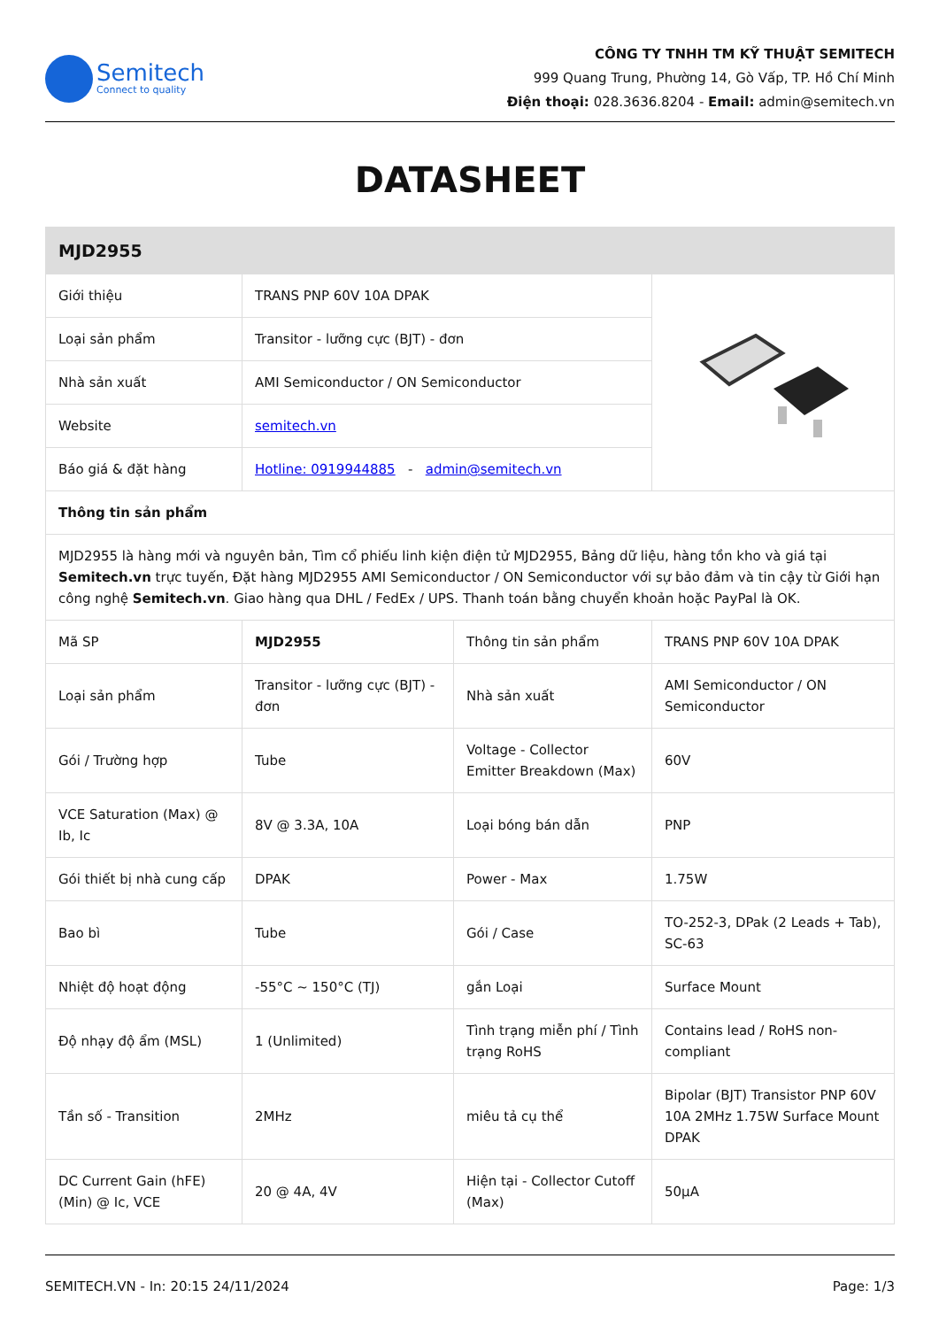Semitech
Connect to quality
CÔNG TY TNHH TM KỸ THUẬT SEMITECH
999 Quang Trung, Phường 14, Gò Vấp, TP. Hồ Chí Minh
Điện thoại: 028.3636.8204 - Email: admin@semitech.vn
DATASHEET
| MJD2955 | | | |
| Giới thiệu | TRANS PNP 60V 10A DPAK | | |
| Loại sản phẩm | Transitor - lưỡng cực (BJT) - đơn | | |
| Nhà sản xuất | AMI Semiconductor / ON Semiconductor | | |
| Website | semitech.vn | | |
| Báo giá & đặt hàng | Hotline: 0919944885 - admin@semitech.vn | | |
| Thông tin sản phẩm | | | |
| MJD2955 là hàng mới và nguyên bản, Tìm cổ phiếu linh kiện điện tử MJD2955, Bảng dữ liệu, hàng tồn kho và giá tại Semitech.vn trực tuyến, Đặt hàng MJD2955 AMI Semiconductor / ON Semiconductor với sự bảo đảm và tin cậy từ Giới hạn công nghệ Semitech.vn . Giao hàng qua DHL / FedEx / UPS. Thanh toán bằng chuyển khoản hoặc PayPal là OK. | | | |
| Mã SP | MJD2955 | Thông tin sản phẩm | TRANS PNP 60V 10A DPAK |
| Loại sản phẩm | Transitor - lưỡng cực (BJT) - đơn | Nhà sản xuất | AMI Semiconductor / ON Semiconductor |
| Gói / Trường hợp | Tube | Voltage - Collector Emitter Breakdown (Max) | 60V |
| VCE Saturation (Max) @ Ib, Ic | 8V @ 3.3A, 10A | Loại bóng bán dẫn | PNP |
| Gói thiết bị nhà cung cấp | DPAK | Power - Max | 1.75W |
| Bao bì | Tube | Gói / Case | TO-252-3, DPak (2 Leads + Tab), SC-63 |
| Nhiệt độ hoạt động | -55°C ~ 150°C (TJ) | gắn Loại | Surface Mount |
| Độ nhạy độ ẩm (MSL) | 1 (Unlimited) | Tình trạng miễn phí / Tình trạng RoHS | Contains lead / RoHS non-compliant |
| Tần số - Transition | 2MHz | miêu tả cụ thể | Bipolar (BJT) Transistor PNP 60V 10A 2MHz 1.75W Surface Mount DPAK |
| DC Current Gain (hFE) (Min) @ Ic, VCE | 20 @ 4A, 4V | Hiện tại - Collector Cutoff (Max) | 50µA |
SEMITECH.VN - In: 20:15 24/11/2024 Page: 1/3